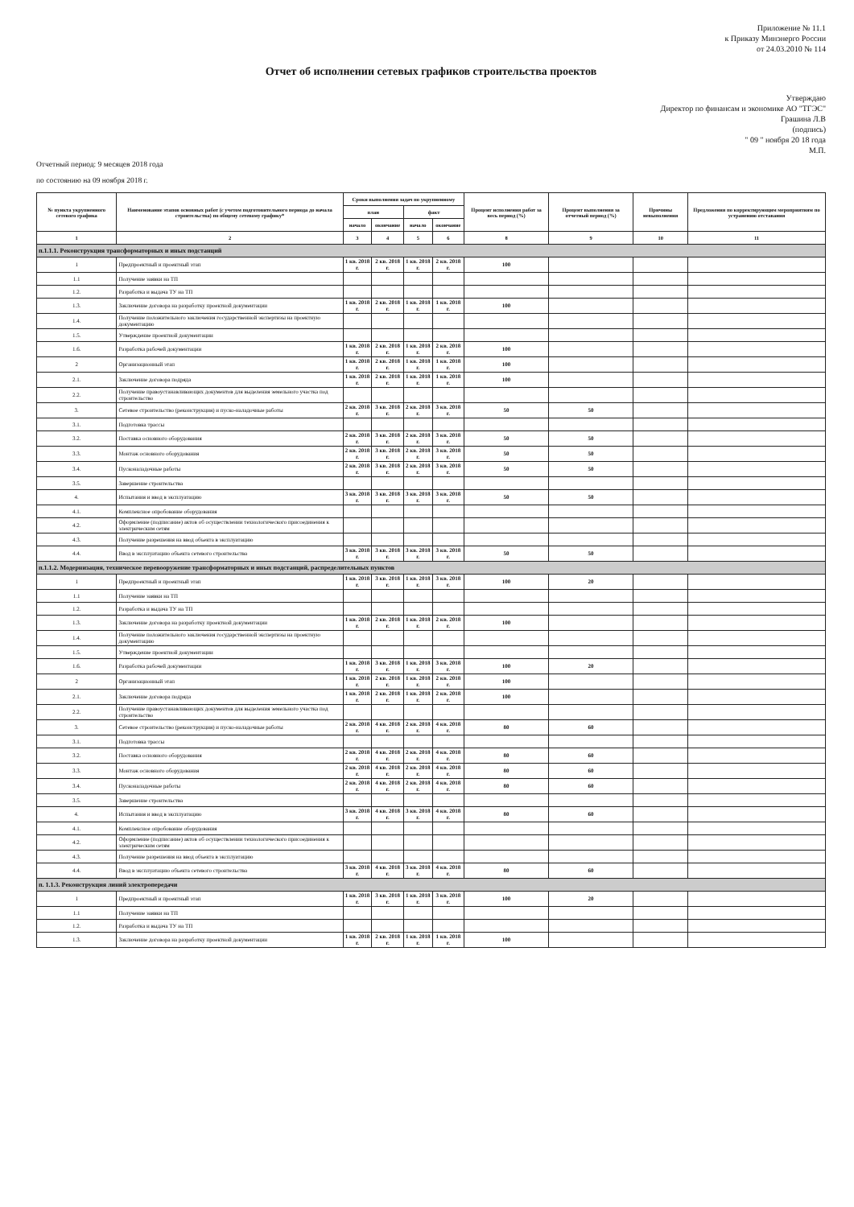Приложение № 11.1
к Приказу Минэнерго России
от 24.03.2010 № 114
Отчет об исполнении сетевых графиков строительства проектов
Утверждаю
Директор по финансам и экономике АО "ТГЭС"
Грашина Л.В
(подпись)
" 09 " ноября 20 18 года
М.П.
Отчетный период: 9 месяцев 2018 года
по состоянию на 09 ноября 2018 г.
| № пункта укрупненного сетевого графика | Наименование этапов основных работ (с учетом подготовительного периода до начала строительства) по общему сетевому графику* | Сроки выполнения задач по укрупненному | | | | Процент исполнения работ за весь период (%) | Процент выполнения за отчетный период (%) | Причины невыполнения | Предложения по корректирующим мероприятиям по устранению отставания |
| --- | --- | --- | --- | --- | --- | --- | --- | --- | --- |
| | | план | | факт | | | | | |
| | | начало | окончание | начало | окончание | | | | |
| 1 | 2 | 3 | 4 | 5 | 6 | 8 | 9 | 10 | 11 |
| п.1.1.1. Реконструкция трансформаторных и иных подстанций | | | | | | | | | |
| 1 | Предпроектный и проектный этап | 1 кв. 2018 г. | 2 кв. 2018 г. | 1 кв. 2018 г. | 2 кв. 2018 г. | 100 | | | |
| 1.1 | Получение заявки на ТП | | | | | | | | |
| 1.2. | Разработка и выдача ТУ на ТП | | | | | | | | |
| 1.3. | Заключение договора на разработку проектной документации | 1 кв. 2018 г. | 2 кв. 2018 г. | 1 кв. 2018 г. | 1 кв. 2018 г. | 100 | | | |
| 1.4. | Получение положительного заключения государственной экспертизы на проектную документацию | | | | | | | | |
| 1.5. | Утверждение проектной документации | | | | | | | | |
| 1.6. | Разработка рабочей документации | 1 кв. 2018 г. | 2 кв. 2018 г. | 1 кв. 2018 г. | 2 кв. 2018 г. | 100 | | | |
| 2 | Организационный этап | 1 кв. 2018 г. | 2 кв. 2018 г. | 1 кв. 2018 г. | 1 кв. 2018 г. | 100 | | | |
| 2.1. | Заключение договора подряда | 1 кв. 2018 г. | 2 кв. 2018 г. | 1 кв. 2018 г. | 1 кв. 2018 г. | 100 | | | |
| 2.2. | Получение правоустанавливающих документов для выделения земельного участка под строительство | | | | | | | | |
| 3. | Сетевое строительство (реконструкция) и пуско-наладочные работы | 2 кв. 2018 г. | 3 кв. 2018 г. | 2 кв. 2018 г. | 3 кв. 2018 г. | 50 | 50 | | |
| 3.1. | Подготовка трассы | | | | | | | | |
| 3.2. | Поставка основного оборудования | 2 кв. 2018 г. | 3 кв. 2018 г. | 2 кв. 2018 г. | 3 кв. 2018 г. | 50 | 50 | | |
| 3.3. | Монтаж основного оборудования | 2 кв. 2018 г. | 3 кв. 2018 г. | 2 кв. 2018 г. | 3 кв. 2018 г. | 50 | 50 | | |
| 3.4. | Пусконаладочные работы | 2 кв. 2018 г. | 3 кв. 2018 г. | 2 кв. 2018 г. | 3 кв. 2018 г. | 50 | 50 | | |
| 3.5. | Завершение строительства | | | | | | | | |
| 4. | Испытания и ввод в эксплуатацию | 3 кв. 2018 г. | 3 кв. 2018 г. | 3 кв. 2018 г. | 3 кв. 2018 г. | 50 | 50 | | |
| 4.1. | Комплексное опробование оборудования | | | | | | | | |
| 4.2. | Оформление (подписание) актов об осуществлении технологического присоединения к электрическим сетям | | | | | | | | |
| 4.3. | Получение разрешения на ввод объекта в эксплуатацию | | | | | | | | |
| 4.4. | Ввод в эксплуатацию объекта сетевого строительства | 3 кв. 2018 г. | 3 кв. 2018 г. | 3 кв. 2018 г. | 3 кв. 2018 г. | 50 | 50 | | |
| п.1.1.2. Модернизация, техническое перевооружение трансформаторных и иных подстанций, распределительных пунктов | | | | | | | | | |
| 1 | Предпроектный и проектный этап | 1 кв. 2018 г. | 3 кв. 2018 г. | 1 кв. 2018 г. | 3 кв. 2018 г. | 100 | 20 | | |
| 1.1 | Получение заявки на ТП | | | | | | | | |
| 1.2. | Разработка и выдача ТУ на ТП | | | | | | | | |
| 1.3. | Заключение договора на разработку проектной документации | 1 кв. 2018 г. | 2 кв. 2018 г. | 1 кв. 2018 г. | 2 кв. 2018 г. | 100 | | | |
| 1.4. | Получение положительного заключения государственной экспертизы на проектную документацию | | | | | | | | |
| 1.5. | Утверждение проектной документации | | | | | | | | |
| 1.6. | Разработка рабочей документации | 1 кв. 2018 г. | 3 кв. 2018 г. | 1 кв. 2018 г. | 3 кв. 2018 г. | 100 | 20 | | |
| 2 | Организационный этап | 1 кв. 2018 г. | 2 кв. 2018 г. | 1 кв. 2018 г. | 2 кв. 2018 г. | 100 | | | |
| 2.1. | Заключение договора подряда | 1 кв. 2018 г. | 2 кв. 2018 г. | 1 кв. 2018 г. | 2 кв. 2018 г. | 100 | | | |
| 2.2. | Получение правоустанавливающих документов для выделения земельного участка под строительство | | | | | | | | |
| 3. | Сетевое строительство (реконструкция) и пуско-наладочные работы | 2 кв. 2018 г. | 4 кв. 2018 г. | 2 кв. 2018 г. | 4 кв. 2018 г. | 80 | 60 | | |
| 3.1. | Подготовка трассы | | | | | | | | |
| 3.2. | Поставка основного оборудования | 2 кв. 2018 г. | 4 кв. 2018 г. | 2 кв. 2018 г. | 4 кв. 2018 г. | 80 | 60 | | |
| 3.3. | Монтаж основного оборудования | 2 кв. 2018 г. | 4 кв. 2018 г. | 2 кв. 2018 г. | 4 кв. 2018 г. | 80 | 60 | | |
| 3.4. | Пусконаладочные работы | 2 кв. 2018 г. | 4 кв. 2018 г. | 2 кв. 2018 г. | 4 кв. 2018 г. | 80 | 60 | | |
| 3.5. | Завершение строительства | | | | | | | | |
| 4. | Испытания и ввод в эксплуатацию | 3 кв. 2018 г. | 4 кв. 2018 г. | 3 кв. 2018 г. | 4 кв. 2018 г. | 80 | 60 | | |
| 4.1. | Комплексное опробование оборудования | | | | | | | | |
| 4.2. | Оформление (подписание) актов об осуществлении технологического присоединения к электрическим сетям | | | | | | | | |
| 4.3. | Получение разрешения на ввод объекта в эксплуатацию | | | | | | | | |
| 4.4. | Ввод в эксплуатацию объекта сетевого строительства | 3 кв. 2018 г. | 4 кв. 2018 г. | 3 кв. 2018 г. | 4 кв. 2018 г. | 80 | 60 | | |
| п. 1.1.3. Реконструкция линий электропередачи | | | | | | | | | |
| 1 | Предпроектный и проектный этап | 1 кв. 2018 г. | 3 кв. 2018 г. | 1 кв. 2018 г. | 3 кв. 2018 г. | 100 | 20 | | |
| 1.1 | Получение заявки на ТП | | | | | | | | |
| 1.2. | Разработка и выдача ТУ на ТП | | | | | | | | |
| 1.3. | Заключение договора на разработку проектной документации | 1 кв. 2018 г. | 2 кв. 2018 г. | 1 кв. 2018 г. | 1 кв. 2018 г. | 100 | | | |